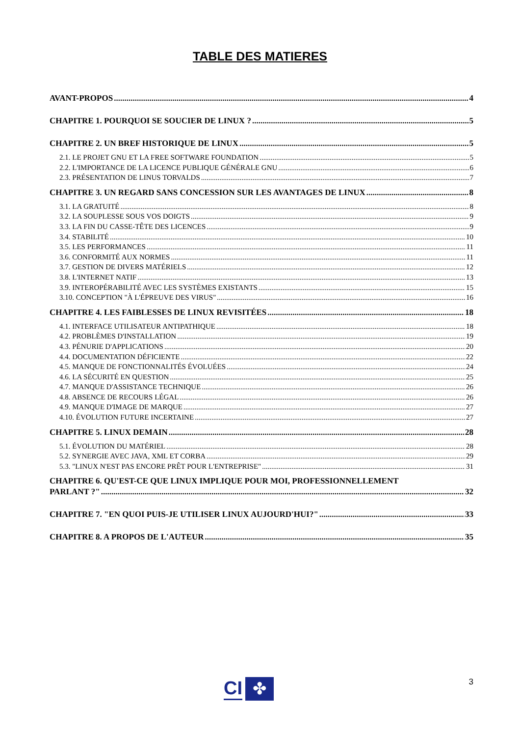TABLE DES MATIERES
AVANT-PROPOS 4
CHAPITRE 1. POURQUOI SE SOUCIER DE LINUX ? 5
CHAPITRE 2. UN BREF HISTORIQUE DE LINUX 5
2.1. LE PROJET GNU ET LA FREE SOFTWARE FOUNDATION 5
2.2. L'IMPORTANCE DE LA LICENCE PUBLIQUE GÉNÉRALE GNU 6
2.3. PRÉSENTATION DE LINUS TORVALDS 7
CHAPITRE 3. UN REGARD SANS CONCESSION SUR LES AVANTAGES DE LINUX 8
3.1. LA GRATUITÉ 8
3.2. LA SOUPLESSE SOUS VOS DOIGTS 9
3.3. LA FIN DU CASSE-TÊTE DES LICENCES 9
3.4. STABILITÉ 10
3.5. LES PERFORMANCES 11
3.6. CONFORMITÉ AUX NORMES 11
3.7. GESTION DE DIVERS MATÉRIELS 12
3.8. L'INTERNET NATIF 13
3.9. INTEROPÉRABILITÉ AVEC LES SYSTÈMES EXISTANTS 15
3.10. CONCEPTION "À L'ÉPREUVE DES VIRUS" 16
CHAPITRE 4. LES FAIBLESSES DE LINUX REVISITÉES 18
4.1. INTERFACE UTILISATEUR ANTIPATHIQUE 18
4.2. PROBLÈMES D'INSTALLATION 19
4.3. PÉNURIE D'APPLICATIONS 20
4.4. DOCUMENTATION DÉFICIENTE 22
4.5. MANQUE DE FONCTIONNALITÉS ÉVOLUÉES 24
4.6. LA SÉCURITÉ EN QUESTION 25
4.7. MANQUE D'ASSISTANCE TECHNIQUE 26
4.8. ABSENCE DE RECOURS LÉGAL 26
4.9. MANQUE D'IMAGE DE MARQUE 27
4.10. ÉVOLUTION FUTURE INCERTAINE 27
CHAPITRE 5. LINUX DEMAIN 28
5.1. ÉVOLUTION DU MATÉRIEL 28
5.2. SYNERGIE AVEC JAVA, XML ET CORBA 29
5.3. "LINUX N'EST PAS ENCORE PRÊT POUR L'ENTREPRISE" 31
CHAPITRE 6. QU'EST-CE QUE LINUX IMPLIQUE POUR MOI, PROFESSIONNELLEMENT
PARLANT ?" 32
CHAPITRE 7. "EN QUOI PUIS-JE UTILISER LINUX AUJOURD'HUI?" 33
CHAPITRE 8. A PROPOS DE L'AUTEUR 35
CI
✤
3